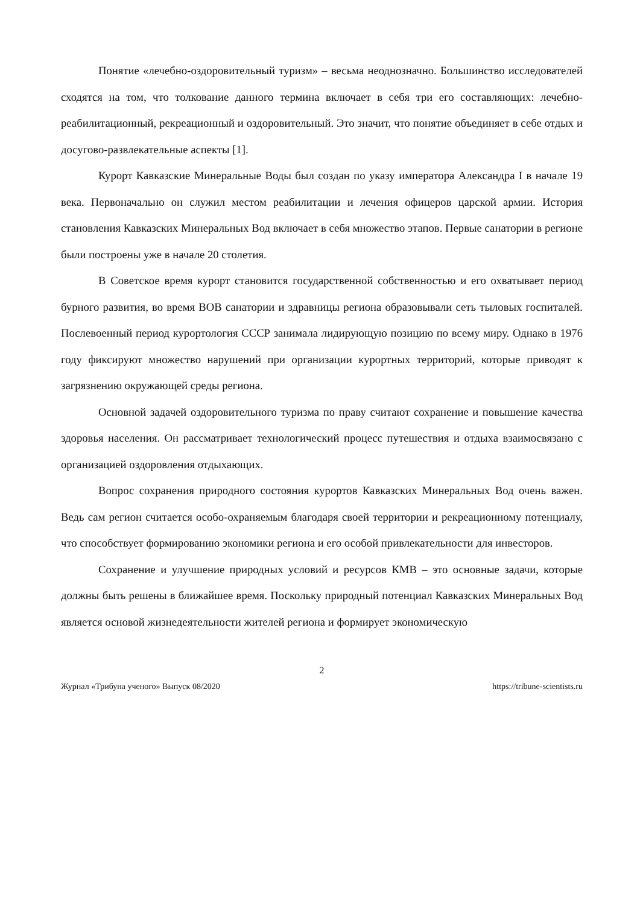Понятие «лечебно-оздоровительный туризм» – весьма неоднозначно. Большинство исследователей сходятся на том, что толкование данного термина включает в себя три его составляющих: лечебно-реабилитационный, рекреационный и оздоровительный. Это значит, что понятие объединяет в себе отдых и досугово-развлекательные аспекты [1].
Курорт Кавказские Минеральные Воды был создан по указу императора Александра I в начале 19 века. Первоначально он служил местом реабилитации и лечения офицеров царской армии. История становления Кавказских Минеральных Вод включает в себя множество этапов. Первые санатории в регионе были построены уже в начале 20 столетия.
В Советское время курорт становится государственной собственностью и его охватывает период бурного развития, во время ВОВ санатории и здравницы региона образовывали сеть тыловых госпиталей. Послевоенный период курортология СССР занимала лидирующую позицию по всему миру. Однако в 1976 году фиксируют множество нарушений при организации курортных территорий, которые приводят к загрязнению окружающей среды региона.
Основной задачей оздоровительного туризма по праву считают сохранение и повышение качества здоровья населения. Он рассматривает технологический процесс путешествия и отдыха взаимосвязано с организацией оздоровления отдыхающих.
Вопрос сохранения природного состояния курортов Кавказских Минеральных Вод очень важен. Ведь сам регион считается особо-охраняемым благодаря своей территории и рекреационному потенциалу, что способствует формированию экономики региона и его особой привлекательности для инвесторов.
Сохранение и улучшение природных условий и ресурсов КМВ – это основные задачи, которые должны быть решены в ближайшее время. Поскольку природный потенциал Кавказских Минеральных Вод является основой жизнедеятельности жителей региона и формирует экономическую
2
Журнал «Трибуна ученого» Выпуск 08/2020 https://tribune-scientists.ru